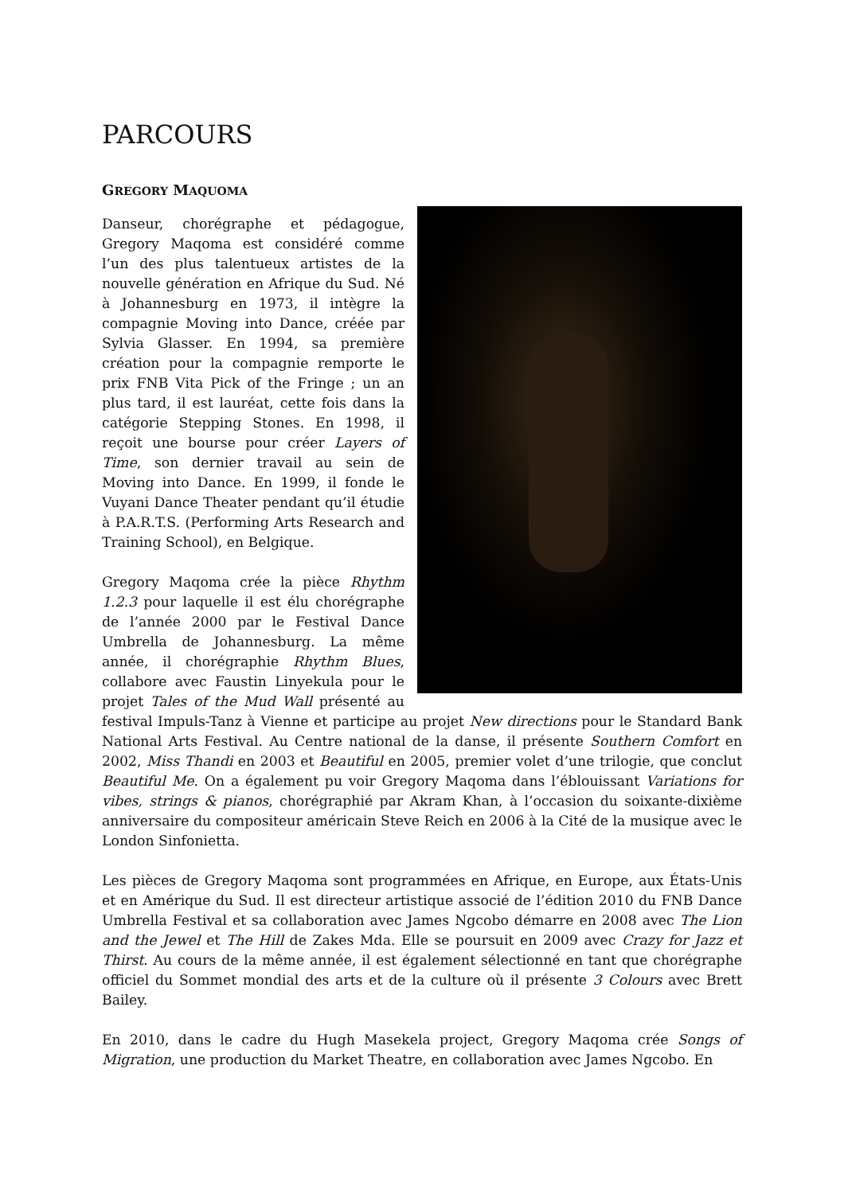PARCOURS
GREGORY MAQUOMA
Danseur, chorégraphe et pédagogue, Gregory Maqoma est considéré comme l’un des plus talentueux artistes de la nouvelle génération en Afrique du Sud. Né à Johannesburg en 1973, il intègre la compagnie Moving into Dance, créée par Sylvia Glasser. En 1994, sa première création pour la compagnie remporte le prix FNB Vita Pick of the Fringe ; un an plus tard, il est lauréat, cette fois dans la catégorie Stepping Stones. En 1998, il reçoit une bourse pour créer Layers of Time, son dernier travail au sein de Moving into Dance. En 1999, il fonde le Vuyani Dance Theater pendant qu’il étudie à P.A.R.T.S. (Performing Arts Research and Training School), en Belgique.
Gregory Maqoma crée la pièce Rhythm 1.2.3 pour laquelle il est élu chorégraphe de l’année 2000 par le Festival Dance Umbrella de Johannesburg. La même année, il chorégraphie Rhythm Blues, collabore avec Faustin Linyekula pour le projet Tales of the Mud Wall présenté au festival Impuls-Tanz à Vienne et participe au projet New directions pour le Standard Bank National Arts Festival. Au Centre national de la danse, il présente Southern Comfort en 2002, Miss Thandi en 2003 et Beautiful en 2005, premier volet d’une trilogie, que conclut Beautiful Me. On a également pu voir Gregory Maqoma dans l’éblouissant Variations for vibes, strings & pianos, chorégraphié par Akram Khan, à l’occasion du soixante-dixième anniversaire du compositeur américain Steve Reich en 2006 à la Cité de la musique avec le London Sinfonietta.
Les pièces de Gregory Maqoma sont programmées en Afrique, en Europe, aux États-Unis et en Amérique du Sud. Il est directeur artistique associé de l’édition 2010 du FNB Dance Umbrella Festival et sa collaboration avec James Ngcobo démarre en 2008 avec The Lion and the Jewel et The Hill de Zakes Mda. Elle se poursuit en 2009 avec Crazy for Jazz et Thirst. Au cours de la même année, il est également sélectionné en tant que chorégraphe officiel du Sommet mondial des arts et de la culture où il présente 3 Colours avec Brett Bailey.
En 2010, dans le cadre du Hugh Masekela project, Gregory Maqoma crée Songs of Migration, une production du Market Theatre, en collaboration avec James Ngcobo. En